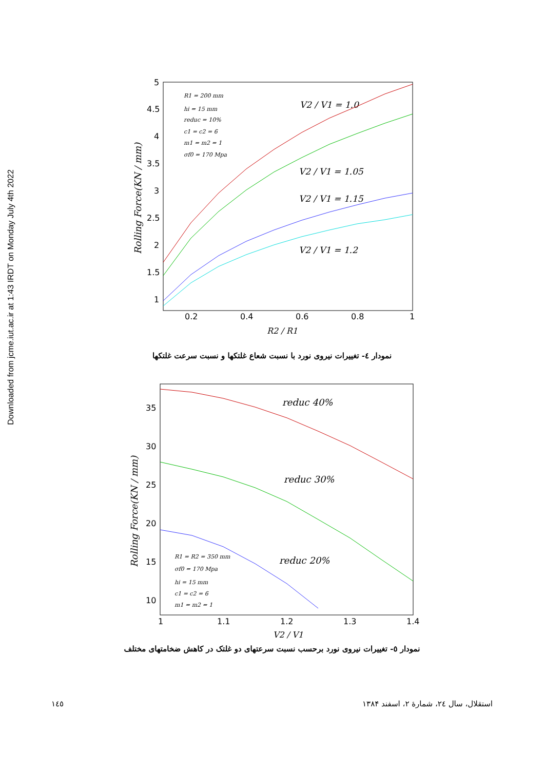Downloaded from jcme.iut.ac.ir at 1:43 IRDT on Monday July 4th 2022
5
4.5
4
3.5
3
2.5
2
1.5
1
0.2
0.4
0.6
0.8
1
R2 / R1
Rolling Force(KN / mm)
R1 = 200 mm
hi = 15 mm
reduc = 10%
c1 = c2 = 6
m1 = m2 = 1
σf0 = 170 Mpa
V2 / V1 = 1.0
V2 / V1 = 1.05
V2 / V1 = 1.15
V2 / V1 = 1.2
نمودار ٤- تغییرات نیروی نورد با نسبت شعاع غلتکها و نسبت سرعت غلتکها
35
30
25
20
15
10
1
1.1
1.2
1.3
1.4
V2 / V1
Rolling Force(KN / mm)
reduc 40%
reduc 30%
reduc 20%
R1 = R2 = 350 mm
σf0 = 170 Mpa
hi = 15 mm
c1 = c2 = 6
m1 = m2 = 1
نمودار ٥- تغییرات نیروی نورد برحسب نسبت سرعتهای دو غلتک در کاهش ضخامتهای مختلف
١٤٥ استقلال، سال ٢٤، شمارهٔ ٢، اسفند ١٣٨۴